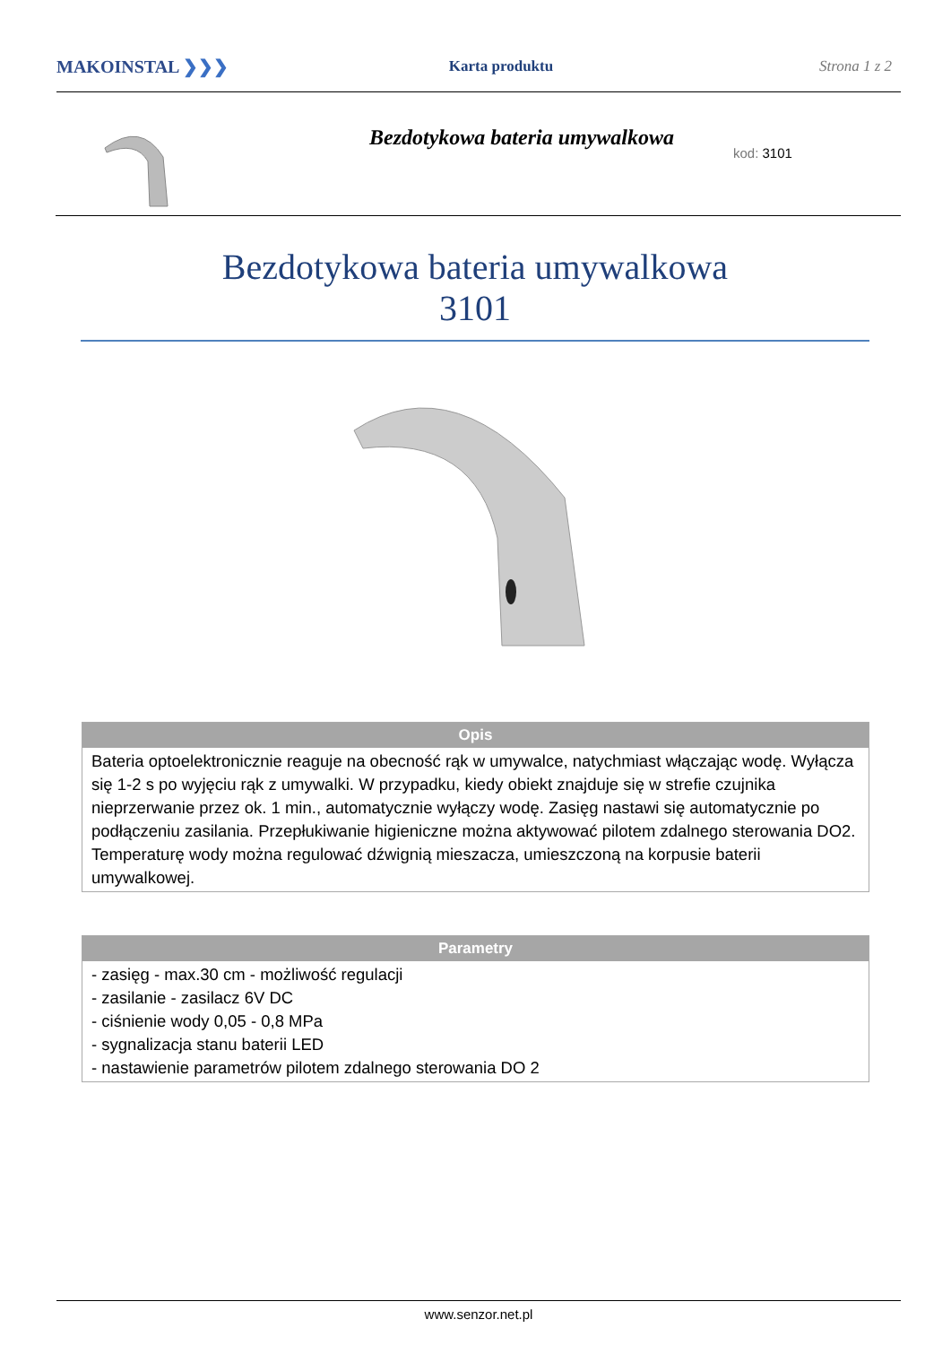MAKOINSTAL ❯❯❯
Karta produktu Strona 1 z 2
Bezdotykowa bateria umywalkowa
kod: 3101
Bezdotykowa bateria umywalkowa
3101
| Opis |
| --- |
| Bateria optoelektronicznie reaguje na obecność rąk w umywalce, natychmiast włączając wodę. Wyłącza się 1-2 s po wyjęciu rąk z umywalki. W przypadku, kiedy obiekt znajduje się w strefie czujnika nieprzerwanie przez ok. 1 min., automatycznie wyłączy wodę. Zasięg nastawi się automatycznie po podłączeniu zasilania. Przepłukiwanie higieniczne można aktywować pilotem zdalnego sterowania DO2. Temperaturę wody można regulować dźwignią mieszacza, umieszczoną na korpusie baterii umywalkowej. |
| Parametry |
| --- |
| - zasięg - max.30 cm - możliwość regulacji - zasilanie - zasilacz 6V DC - ciśnienie wody 0,05 - 0,8 MPa - sygnalizacja stanu baterii LED - nastawienie parametrów pilotem zdalnego sterowania DO 2 |
www.senzor.net.pl